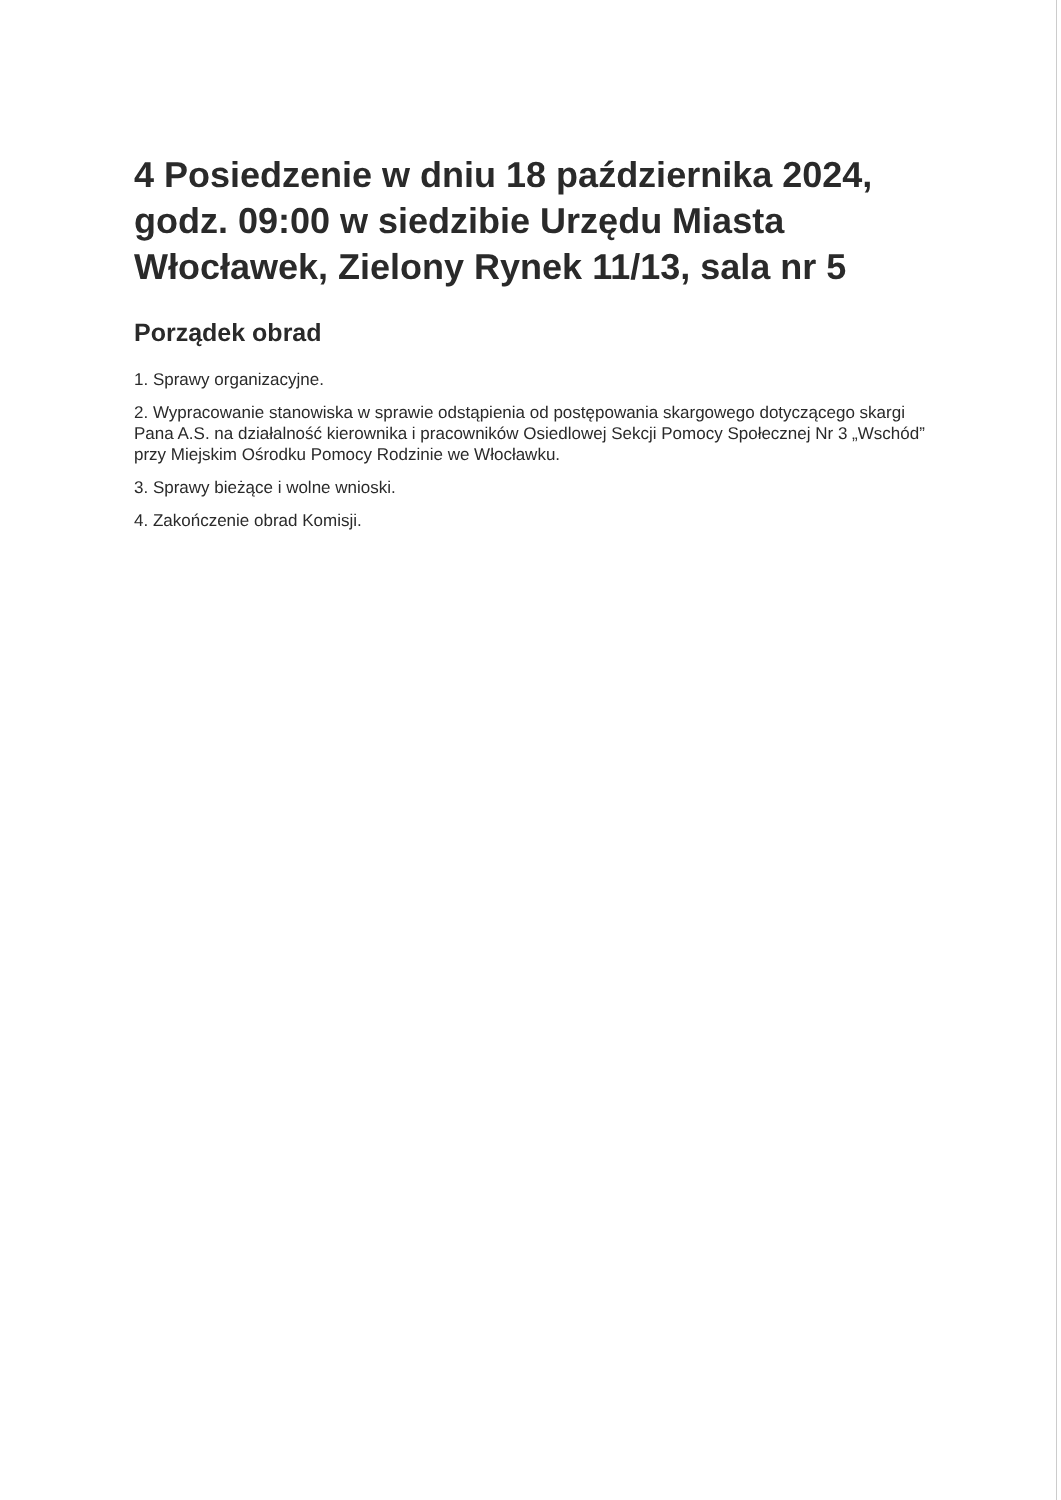4 Posiedzenie w dniu 18 października 2024, godz. 09:00 w siedzibie Urzędu Miasta Włocławek, Zielony Rynek 11/13, sala nr 5
Porządek obrad
1. Sprawy organizacyjne.
2. Wypracowanie stanowiska w sprawie odstąpienia od postępowania skargowego dotyczącego skargi Pana A.S. na działalność kierownika i pracowników Osiedlowej Sekcji Pomocy Społecznej Nr 3 „Wschód” przy Miejskim Ośrodku Pomocy Rodzinie we Włocławku.
3. Sprawy bieżące i wolne wnioski.
4. Zakończenie obrad Komisji.